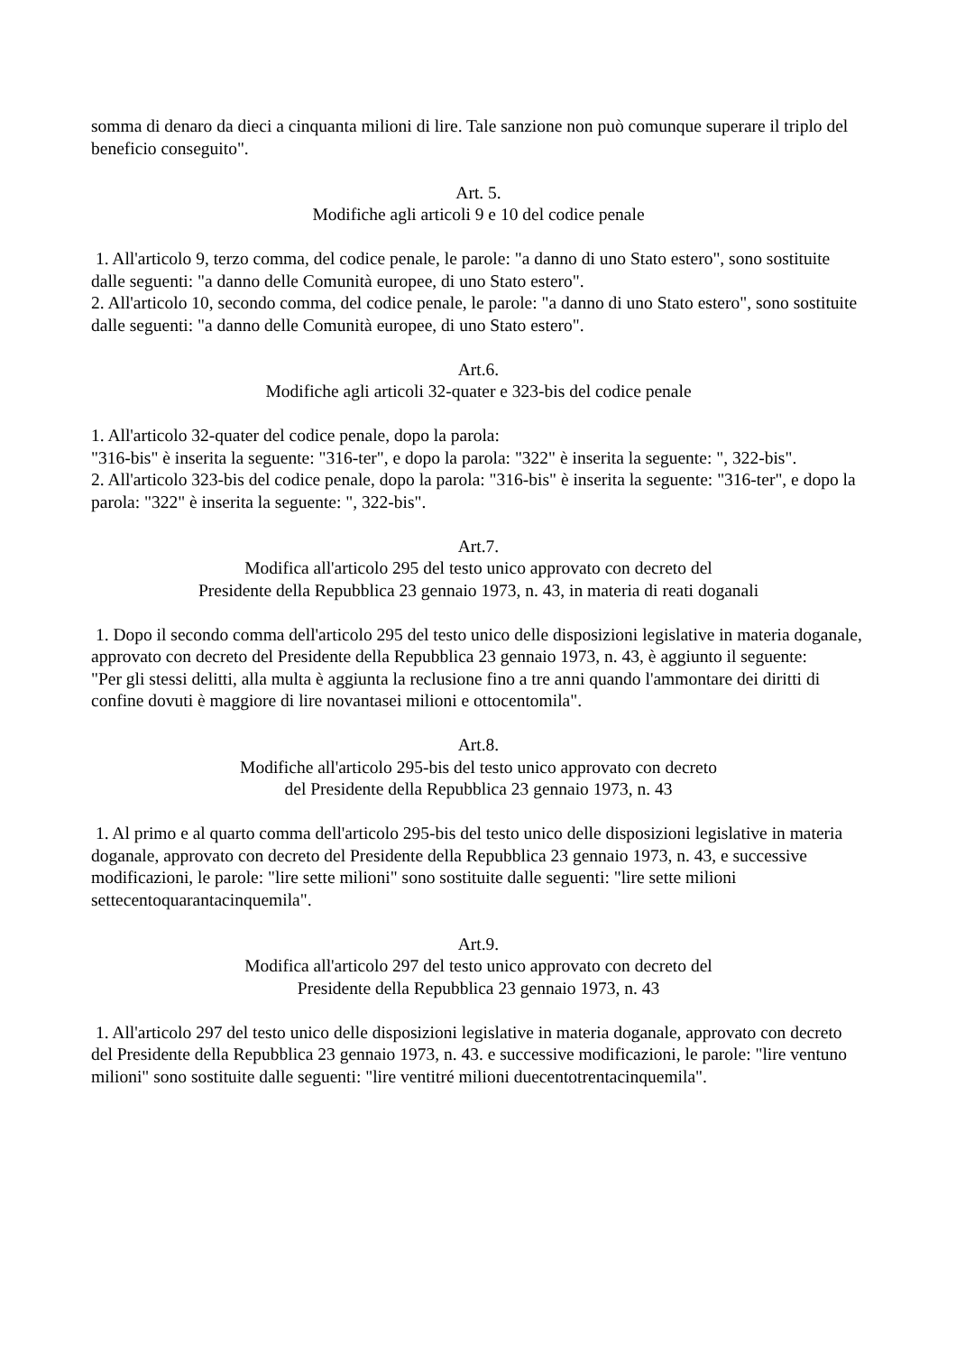somma di denaro da dieci a cinquanta milioni di lire. Tale sanzione non può comunque superare il triplo del beneficio conseguito".
Art. 5.
Modifiche agli articoli 9 e 10 del codice penale
1. All'articolo 9, terzo comma, del codice penale, le parole: "a danno di uno Stato estero", sono sostituite dalle seguenti: "a danno delle Comunità europee, di uno Stato estero".
2. All'articolo 10, secondo comma, del codice penale, le parole: "a danno di uno Stato estero", sono sostituite dalle seguenti: "a danno delle Comunità europee, di uno Stato estero".
Art.6.
Modifiche agli articoli 32-quater e 323-bis del codice penale
1. All'articolo 32-quater del codice penale, dopo la parola:
"316-bis" è inserita la seguente: "316-ter", e dopo la parola: "322" è inserita la seguente: ", 322-bis".
2. All'articolo 323-bis del codice penale, dopo la parola: "316-bis" è inserita la seguente: "316-ter", e dopo la parola: "322" è inserita la seguente: ", 322-bis".
Art.7.
Modifica all'articolo 295 del testo unico approvato con decreto del
Presidente della Repubblica 23 gennaio 1973, n. 43, in materia di reati doganali
1. Dopo il secondo comma dell'articolo 295 del testo unico delle disposizioni legislative in materia doganale, approvato con decreto del Presidente della Repubblica 23 gennaio 1973, n. 43, è aggiunto il seguente:
"Per gli stessi delitti, alla multa è aggiunta la reclusione fino a tre anni quando l'ammontare dei diritti di confine dovuti è maggiore di lire novantasei milioni e ottocentomila".
Art.8.
Modifiche all'articolo 295-bis del testo unico approvato con decreto
del Presidente della Repubblica 23 gennaio 1973, n. 43
1. Al primo e al quarto comma dell'articolo 295-bis del testo unico delle disposizioni legislative in materia doganale, approvato con decreto del Presidente della Repubblica 23 gennaio 1973, n. 43, e successive modificazioni, le parole: "lire sette milioni" sono sostituite dalle seguenti: "lire sette milioni settecentoquarantacinquemila".
Art.9.
Modifica all'articolo 297 del testo unico approvato con decreto del
Presidente della Repubblica 23 gennaio 1973, n. 43
1. All'articolo 297 del testo unico delle disposizioni legislative in materia doganale, approvato con decreto del Presidente della Repubblica 23 gennaio 1973, n. 43. e successive modificazioni, le parole: "lire ventuno milioni" sono sostituite dalle seguenti: "lire ventitré milioni duecentotrentacinquemila".